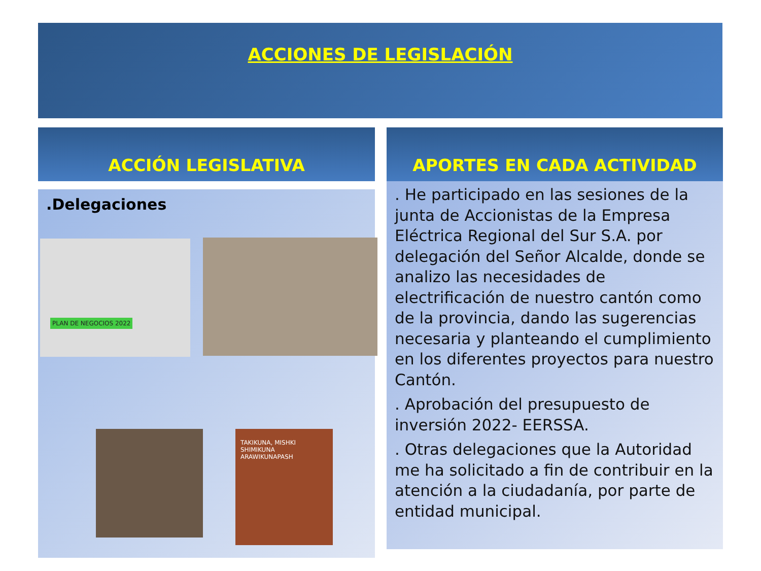ACCIONES DE LEGISLACIÓN
ACCIÓN LEGISLATIVA APORTES EN CADA ACTIVIDAD
.Delegaciones
PLAN DE NEGOCIOS 2022
TAKIKUNA, MISHKI SHIMIKUNA ARAWIKUNAPASH
. He participado en las sesiones de la junta de Accionistas de la Empresa Eléctrica Regional del Sur S.A. por delegación del Señor Alcalde, donde se analizo las necesidades de electrificación de nuestro cantón como de la provincia, dando las sugerencias necesaria y planteando el cumplimiento en los diferentes proyectos para nuestro Cantón.
. Aprobación del presupuesto de inversión 2022- EERSSA.
. Otras delegaciones que la Autoridad me ha solicitado a fin de contribuir en la atención a la ciudadanía, por parte de entidad municipal.